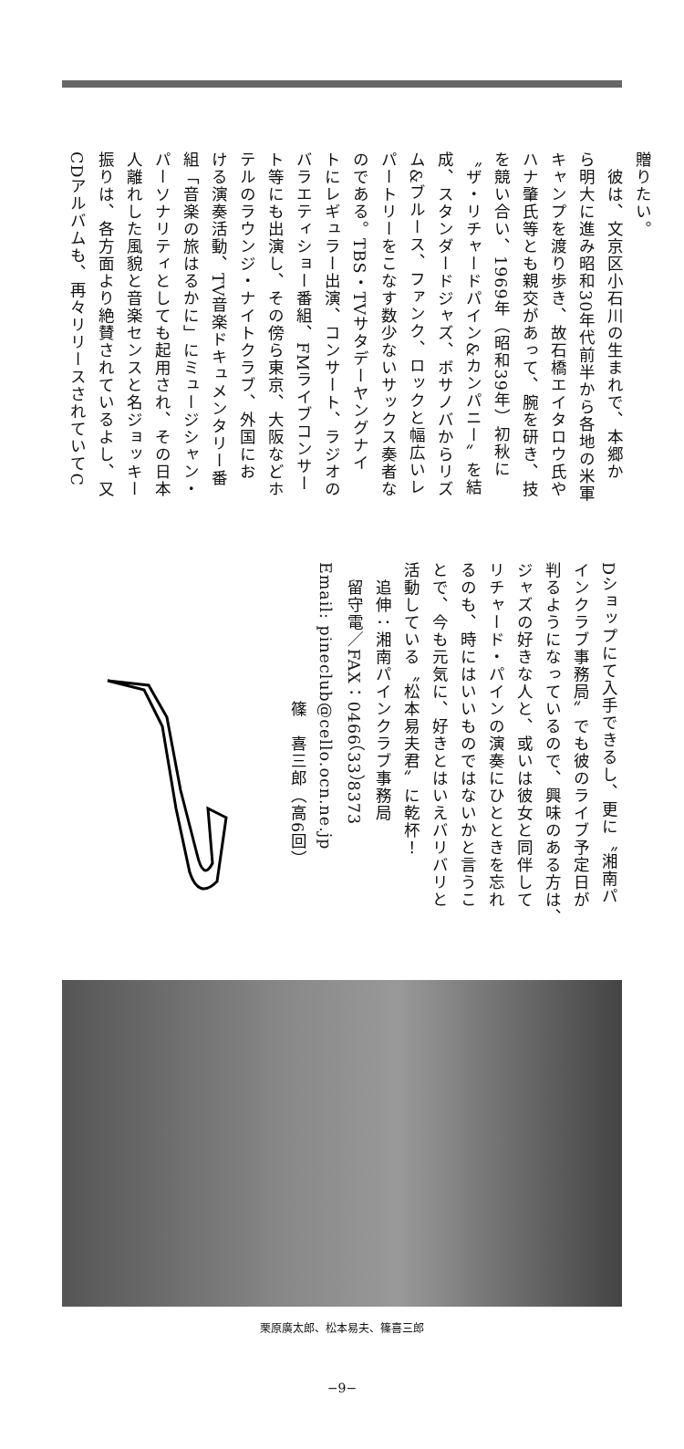贈りたい。
　彼は、文京区小石川の生まれで、本郷か
ら明大に進み昭和30年代前半から各地の米軍
キャンプを渡り歩き、故石橋エイタロウ氏や
ハナ肇氏等とも親交があって、腕を研き、技
を競い合い、1969年（昭和39年）初秋に
〝ザ・リチャードパイン&カンパニー〟を結
成、スタンダードジャズ、ボサノバからリズ
ム&ブルース、ファンク、ロックと幅広いレ
パートリーをこなす数少ないサックス奏者な
のである。TBS・TVサタデーヤングナイ
トにレギュラー出演、コンサート、ラジオの
バラエティショー番組、FMライブコンサー
ト等にも出演し、その傍ら東京、大阪などホ
テルのラウンジ・ナイトクラブ、外国にお
ける演奏活動、TV音楽ドキュメンタリー番
組「音楽の旅はるかに」にミュージシャン・
パーソナリティとしても起用され、その日本
人離れした風貌と音楽センスと名ジョッキー
振りは、各方面より絶賛されているよし、又
CDアルバムも、再々リリースされていてC
Dショップにて入手できるし、更に〝湘南パ
インクラブ事務局〟でも彼のライブ予定日が
判るようになっているので、興味のある方は、
ジャズの好きな人と、或いは彼女と同伴して
リチャード・パインの演奏にひとときを忘れ
るのも、時にはいいものではないかと言うこ
とで、今も元気に、好きとはいえバリバリと
活動している〝松本易夫君〟に乾杯！
　追伸：湘南パインクラブ事務局
　留守電／FAX：0466（33）8373
Email: pineclub@cello.ocn.ne.jp
　　　　　　　　篠　喜三郎（高6回）
栗原廣太郎、松本易夫、篠喜三郎
−9−